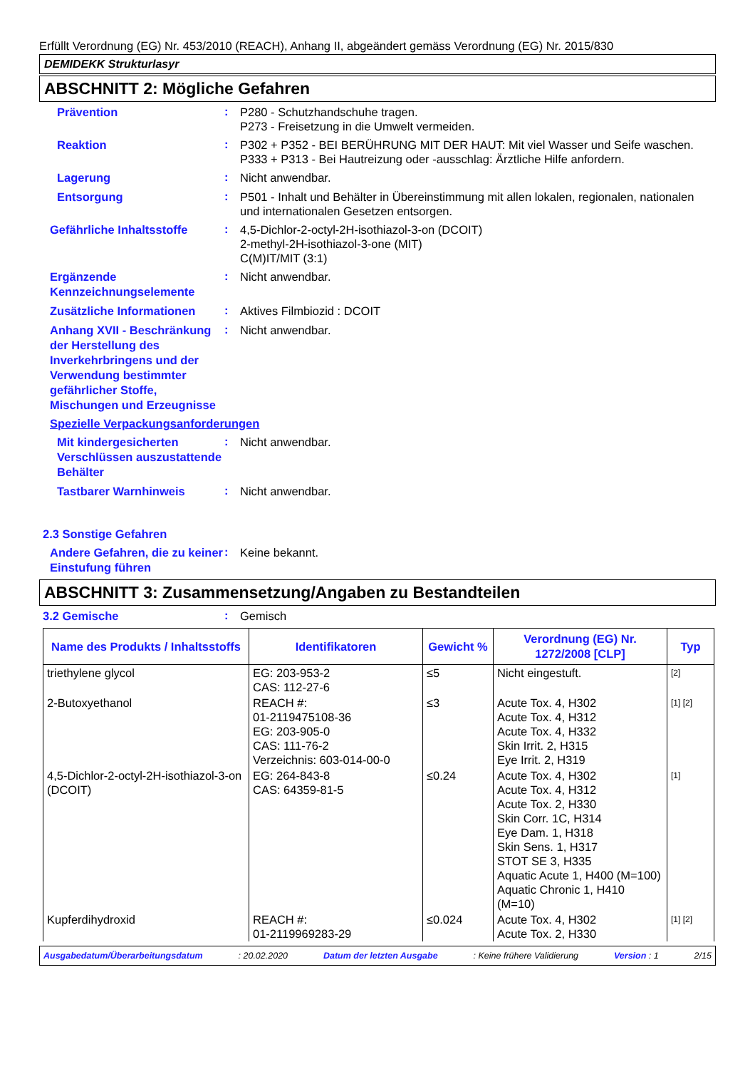Erfüllt Verordnung (EG) Nr. 453/2010 (REACH), Anhang II, abgeändert gemäss Verordnung (EG) Nr. 2015/830
DEMIDEKK Strukturlasyr
ABSCHNITT 2: Mögliche Gefahren
Prävention
:
P280 - Schutzhandschuhe tragen.
P273 - Freisetzung in die Umwelt vermeiden.
Reaktion
:
P302 + P352 - BEI BERÜHRUNG MIT DER HAUT: Mit viel Wasser und Seife waschen.
P333 + P313 - Bei Hautreizung oder -ausschlag: Ärztliche Hilfe anfordern.
Lagerung
:
Nicht anwendbar.
Entsorgung
:
P501 - Inhalt und Behälter in Übereinstimmung mit allen lokalen, regionalen, nationalen und internationalen Gesetzen entsorgen.
Gefährliche Inhaltsstoffe
:
4,5-Dichlor-2-octyl-2H-isothiazol-3-on (DCOIT)
2-methyl-2H-isothiazol-3-one (MIT)
C(M)IT/MIT (3:1)
Ergänzende Kennzeichnungselemente
:
Nicht anwendbar.
Zusätzliche Informationen
:
Aktives Filmbiozid : DCOIT
Anhang XVII - Beschränkung der Herstellung des Inverkehrbringens und der Verwendung bestimmter gefährlicher Stoffe, Mischungen und Erzeugnisse
:
Nicht anwendbar.
Spezielle Verpackungsanforderungen
Mit kindergesicherten Verschlüssen auszustattende Behälter
:
Nicht anwendbar.
Tastbarer Warnhinweis
:
Nicht anwendbar.
2.3 Sonstige Gefahren
Andere Gefahren, die zu keiner Einstufung führen
:
Keine bekannt.
ABSCHNITT 3: Zusammensetzung/Angaben zu Bestandteilen
3.2 Gemische
:
Gemisch
| Name des Produkts / Inhaltsstoffs | Identifikatoren | Gewicht % | Verordnung (EG) Nr. 1272/2008 [CLP] | Typ |
| --- | --- | --- | --- | --- |
| triethylene glycol | EG: 203-953-2 CAS: 112-27-6 | ≤5 | Nicht eingestuft. | [2] |
| 2-Butoxyethanol | REACH #: 01-2119475108-36 EG: 203-905-0 CAS: 111-76-2 Verzeichnis: 603-014-00-0 | ≤3 | Acute Tox. 4, H302 Acute Tox. 4, H312 Acute Tox. 4, H332 Skin Irrit. 2, H315 Eye Irrit. 2, H319 | [1] [2] |
| 4,5-Dichlor-2-octyl-2H-isothiazol-3-on (DCOIT) | EG: 264-843-8 CAS: 64359-81-5 | ≤0.24 | Acute Tox. 4, H302 Acute Tox. 4, H312 Acute Tox. 2, H330 Skin Corr. 1C, H314 Eye Dam. 1, H318 Skin Sens. 1, H317 STOT SE 3, H335 Aquatic Acute 1, H400 (M=100) Aquatic Chronic 1, H410 (M=10) | [1] |
| Kupferdihydroxid | REACH #: 01-2119969283-29 | ≤0.024 | Acute Tox. 4, H302 Acute Tox. 2, H330 | [1] [2] |
Ausgabedatum/Überarbeitungsdatum: 20.02.2020 Datum der letzten Ausgabe: Keine frühere Validierung Version : 1 2/15